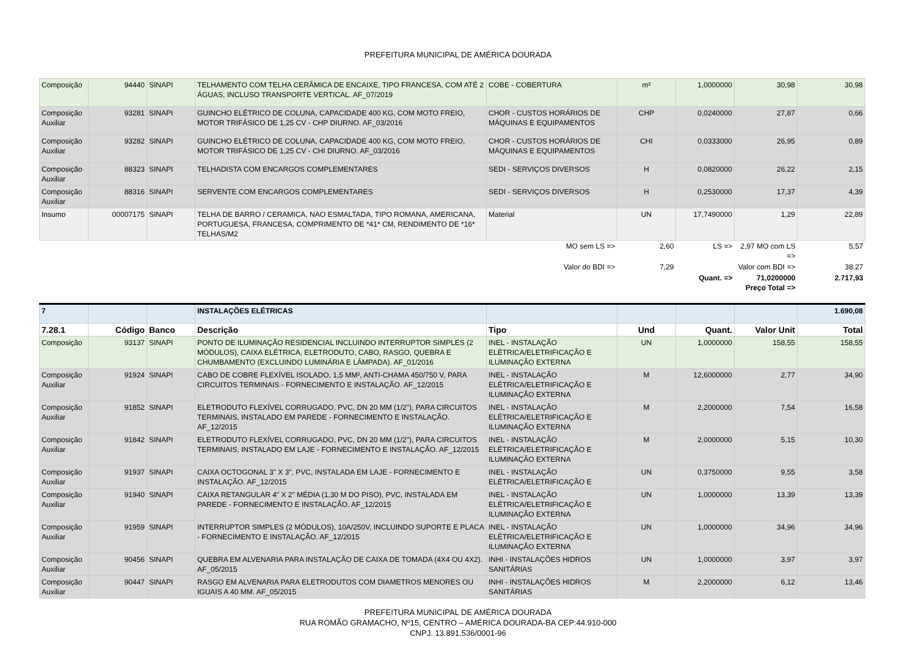PREFEITURA MUNICIPAL DE AMÉRICA DOURADA
| Composição | 94440 | SINAPI | TELHAMENTO COM TELHA CERÂMICA DE ENCAIXE, TIPO FRANCESA, COM ATÉ 2 ÁGUAS, INCLUSO TRANSPORTE VERTICAL. AF_07/2019 | COBE - COBERTURA | m² | 1,0000000 | 30,98 | 30,98 |
| Composição Auxiliar | 93281 | SINAPI | GUINCHO ELÉTRICO DE COLUNA, CAPACIDADE 400 KG, COM MOTO FREIO, MOTOR TRIFÁSICO DE 1,25 CV - CHP DIURNO. AF_03/2016 | CHOR - CUSTOS HORÁRIOS DE MÁQUINAS E EQUIPAMENTOS | CHP | 0,0240000 | 27,87 | 0,66 |
| Composição Auxiliar | 93282 | SINAPI | GUINCHO ELÉTRICO DE COLUNA, CAPACIDADE 400 KG, COM MOTO FREIO, MOTOR TRIFÁSICO DE 1,25 CV - CHI DIURNO. AF_03/2016 | CHOR - CUSTOS HORÁRIOS DE MÁQUINAS E EQUIPAMENTOS | CHI | 0,0333000 | 26,95 | 0,89 |
| Composição Auxiliar | 88323 | SINAPI | TELHADISTA COM ENCARGOS COMPLEMENTARES | SEDI - SERVIÇOS DIVERSOS | H | 0,0820000 | 26,22 | 2,15 |
| Composição Auxiliar | 88316 | SINAPI | SERVENTE COM ENCARGOS COMPLEMENTARES | SEDI - SERVIÇOS DIVERSOS | H | 0,2530000 | 17,37 | 4,39 |
| Insumo | 00007175 | SINAPI | TELHA DE BARRO / CERAMICA, NAO ESMALTADA, TIPO ROMANA, AMERICANA, PORTUGUESA, FRANCESA, COMPRIMENTO DE *41* CM, RENDIMENTO DE *16* TELHAS/M2 | Material | UN | 17,7490000 | 1,29 | 22,89 |
| | | | | MO sem LS => | 2,60 | LS => | 2,97 MO com LS => | 5,57 |
| | | | | Valor do BDI => | 7,29 | | Valor com BDI => | 38,27 |
| | | | | | | Quant. => | 71,0200000 Preço Total => | 2.717,93 |
| 7 | | | INSTALAÇÕES ELÉTRICAS | | | | | 1.690,08 |
| 7.28.1 | Código | Banco | Descrição | Tipo | Und | Quant. | Valor Unit | Total |
| Composição | 93137 | SINAPI | PONTO DE ILUMINAÇÃO RESIDENCIAL INCLUINDO INTERRUPTOR SIMPLES (2 MÓDULOS), CAIXA ELÉTRICA, ELETRODUTO, CABO, RASGO, QUEBRA E CHUMBAMENTO (EXCLUINDO LUMINÁRIA E LÂMPADA). AF_01/2016 | INEL - INSTALAÇÃO ELÉTRICA/ELETRIFICAÇÃO E ILUMINAÇÃO EXTERNA | UN | 1,0000000 | 158,55 | 158,55 |
| Composição Auxiliar | 91924 | SINAPI | CABO DE COBRE FLEXÍVEL ISOLADO, 1,5 MM², ANTI-CHAMA 450/750 V, PARA CIRCUITOS TERMINAIS - FORNECIMENTO E INSTALAÇÃO. AF_12/2015 | INEL - INSTALAÇÃO ELÉTRICA/ELETRIFICAÇÃO E ILUMINAÇÃO EXTERNA | M | 12,6000000 | 2,77 | 34,90 |
| Composição Auxiliar | 91852 | SINAPI | ELETRODUTO FLEXÍVEL CORRUGADO, PVC, DN 20 MM (1/2"), PARA CIRCUITOS TERMINAIS, INSTALADO EM PAREDE - FORNECIMENTO E INSTALAÇÃO. AF_12/2015 | INEL - INSTALAÇÃO ELÉTRICA/ELETRIFICAÇÃO E ILUMINAÇÃO EXTERNA | M | 2,2000000 | 7,54 | 16,58 |
| Composição Auxiliar | 91842 | SINAPI | ELETRODUTO FLEXÍVEL CORRUGADO, PVC, DN 20 MM (1/2"), PARA CIRCUITOS TERMINAIS, INSTALADO EM LAJE - FORNECIMENTO E INSTALAÇÃO. AF_12/2015 | INEL - INSTALAÇÃO ELÉTRICA/ELETRIFICAÇÃO E ILUMINAÇÃO EXTERNA | M | 2,0000000 | 5,15 | 10,30 |
| Composição Auxiliar | 91937 | SINAPI | CAIXA OCTOGONAL 3" X 3", PVC, INSTALADA EM LAJE - FORNECIMENTO E INSTALAÇÃO. AF_12/2015 | INEL - INSTALAÇÃO ELÉTRICA/ELETRIFICAÇÃO E | UN | 0,3750000 | 9,55 | 3,58 |
| Composição Auxiliar | 91940 | SINAPI | CAIXA RETANGULAR 4" X 2" MÉDIA (1,30 M DO PISO), PVC, INSTALADA EM PAREDE - FORNECIMENTO E INSTALAÇÃO. AF_12/2015 | INEL - INSTALAÇÃO ELÉTRICA/ELETRIFICAÇÃO E ILUMINAÇÃO EXTERNA | UN | 1,0000000 | 13,39 | 13,39 |
| Composição Auxiliar | 91959 | SINAPI | INTERRUPTOR SIMPLES (2 MÓDULOS), 10A/250V, INCLUINDO SUPORTE E PLACA - FORNECIMENTO E INSTALAÇÃO. AF_12/2015 | INEL - INSTALAÇÃO ELÉTRICA/ELETRIFICAÇÃO E ILUMINAÇÃO EXTERNA | UN | 1,0000000 | 34,96 | 34,96 |
| Composição Auxiliar | 90456 | SINAPI | QUEBRA EM ALVENARIA PARA INSTALAÇÃO DE CAIXA DE TOMADA (4X4 OU 4X2). AF_05/2015 | INHI - INSTALAÇÕES HIDROS SANITÁRIAS | UN | 1,0000000 | 3,97 | 3,97 |
| Composição Auxiliar | 90447 | SINAPI | RASGO EM ALVENARIA PARA ELETRODUTOS COM DIAMETROS MENORES OU IGUAIS A 40 MM. AF_05/2015 | INHI - INSTALAÇÕES HIDROS SANITÁRIAS | M | 2,2000000 | 6,12 | 13,46 |
PREFEITURA MUNICIPAL DE AMÉRICA DOURADA
RUA ROMÃO GRAMACHO, Nº15, CENTRO – AMÉRICA DOURADA-BA CEP:44.910-000
CNPJ. 13.891.536/0001-96